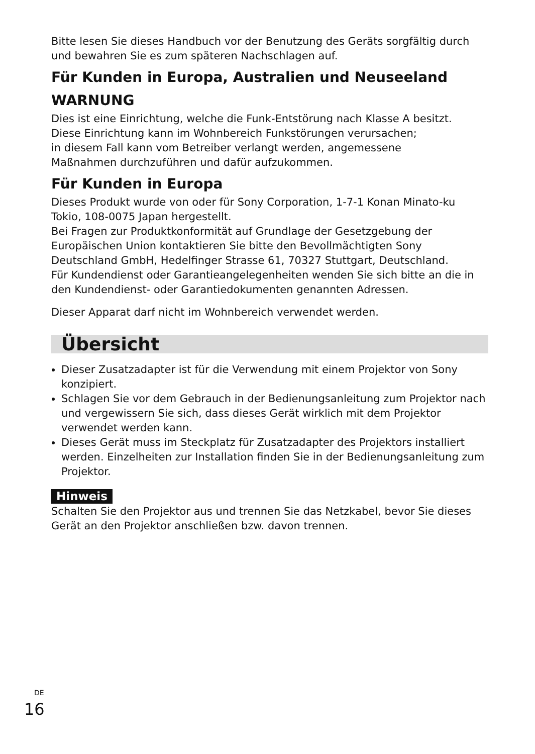Bitte lesen Sie dieses Handbuch vor der Benutzung des Geräts sorgfältig durch und bewahren Sie es zum späteren Nachschlagen auf.
Für Kunden in Europa, Australien und Neuseeland
WARNUNG
Dies ist eine Einrichtung, welche die Funk-Entstörung nach Klasse A besitzt.
Diese Einrichtung kann im Wohnbereich Funkstörungen verursachen;
in diesem Fall kann vom Betreiber verlangt werden, angemessene
Maßnahmen durchzuführen und dafür aufzukommen.
Für Kunden in Europa
Dieses Produkt wurde von oder für Sony Corporation, 1-7-1 Konan Minato-ku Tokio, 108-0075 Japan hergestellt.
Bei Fragen zur Produktkonformität auf Grundlage der Gesetzgebung der Europäischen Union kontaktieren Sie bitte den Bevollmächtigten Sony Deutschland GmbH, Hedelfinger Strasse 61, 70327 Stuttgart, Deutschland.
Für Kundendienst oder Garantieangelegenheiten wenden Sie sich bitte an die in den Kundendienst- oder Garantiedokumenten genannten Adressen.
Dieser Apparat darf nicht im Wohnbereich verwendet werden.
Übersicht
Dieser Zusatzadapter ist für die Verwendung mit einem Projektor von Sony konzipiert.
Schlagen Sie vor dem Gebrauch in der Bedienungsanleitung zum Projektor nach und vergewissern Sie sich, dass dieses Gerät wirklich mit dem Projektor verwendet werden kann.
Dieses Gerät muss im Steckplatz für Zusatzadapter des Projektors installiert werden. Einzelheiten zur Installation finden Sie in der Bedienungsanleitung zum Projektor.
Hinweis
Schalten Sie den Projektor aus und trennen Sie das Netzkabel, bevor Sie dieses Gerät an den Projektor anschließen bzw. davon trennen.
<sup>DE</sup>16